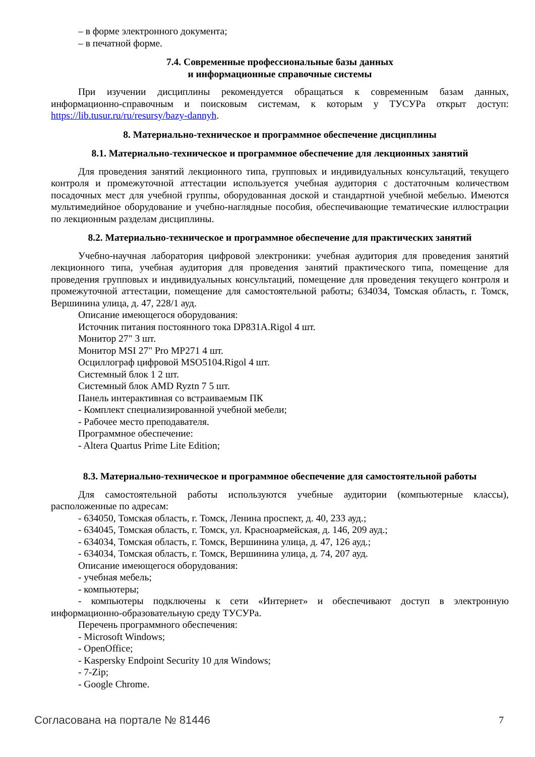– в форме электронного документа;
– в печатной форме.
7.4. Современные профессиональные базы данных
и информационные справочные системы
При изучении дисциплины рекомендуется обращаться к современным базам данных, информационно-справочным и поисковым системам, к которым у ТУСУРа открыт доступ: https://lib.tusur.ru/ru/resursy/bazy-dannyh.
8. Материально-техническое и программное обеспечение дисциплины
8.1. Материально-техническое и программное обеспечение для лекционных занятий
Для проведения занятий лекционного типа, групповых и индивидуальных консультаций, текущего контроля и промежуточной аттестации используется учебная аудитория с достаточным количеством посадочных мест для учебной группы, оборудованная доской и стандартной учебной мебелью. Имеются мультимедийное оборудование и учебно-наглядные пособия, обеспечивающие тематические иллюстрации по лекционным разделам дисциплины.
8.2. Материально-техническое и программное обеспечение для практических занятий
Учебно-научная лаборатория цифровой электроники: учебная аудитория для проведения занятий лекционного типа, учебная аудитория для проведения занятий практического типа, помещение для проведения групповых и индивидуальных консультаций, помещение для проведения текущего контроля и промежуточной аттестации, помещение для самостоятельной работы; 634034, Томская область, г. Томск, Вершинина улица, д. 47, 228/1 ауд.
Описание имеющегося оборудования:
Источник питания постоянного тока DP831A.Rigol 4 шт.
Монитор 27" 3 шт.
Монитор MSI 27" Pro MP271 4 шт.
Осциллограф цифровой MSO5104.Rigol 4 шт.
Системный блок 1 2 шт.
Системный блок AMD Ryztn 7 5 шт.
Панель интерактивная со встраиваемым ПК
- Комплект специализированной учебной мебели;
- Рабочее место преподавателя.
Программное обеспечение:
- Altera Quartus Prime Lite Edition;
8.3. Материально-техническое и программное обеспечение для самостоятельной работы
Для самостоятельной работы используются учебные аудитории (компьютерные классы), расположенные по адресам:
- 634050, Томская область, г. Томск, Ленина проспект, д. 40, 233 ауд.;
- 634045, Томская область, г. Томск, ул. Красноармейская, д. 146, 209 ауд.;
- 634034, Томская область, г. Томск, Вершинина улица, д. 47, 126 ауд.;
- 634034, Томская область, г. Томск, Вершинина улица, д. 74, 207 ауд.
Описание имеющегося оборудования:
- учебная мебель;
- компьютеры;
- компьютеры подключены к сети «Интернет» и обеспечивают доступ в электронную информационно-образовательную среду ТУСУРа.
Перечень программного обеспечения:
- Microsoft Windows;
- OpenOffice;
- Kaspersky Endpoint Security 10 для Windows;
- 7-Zip;
- Google Chrome.
Согласована на портале № 81446 7